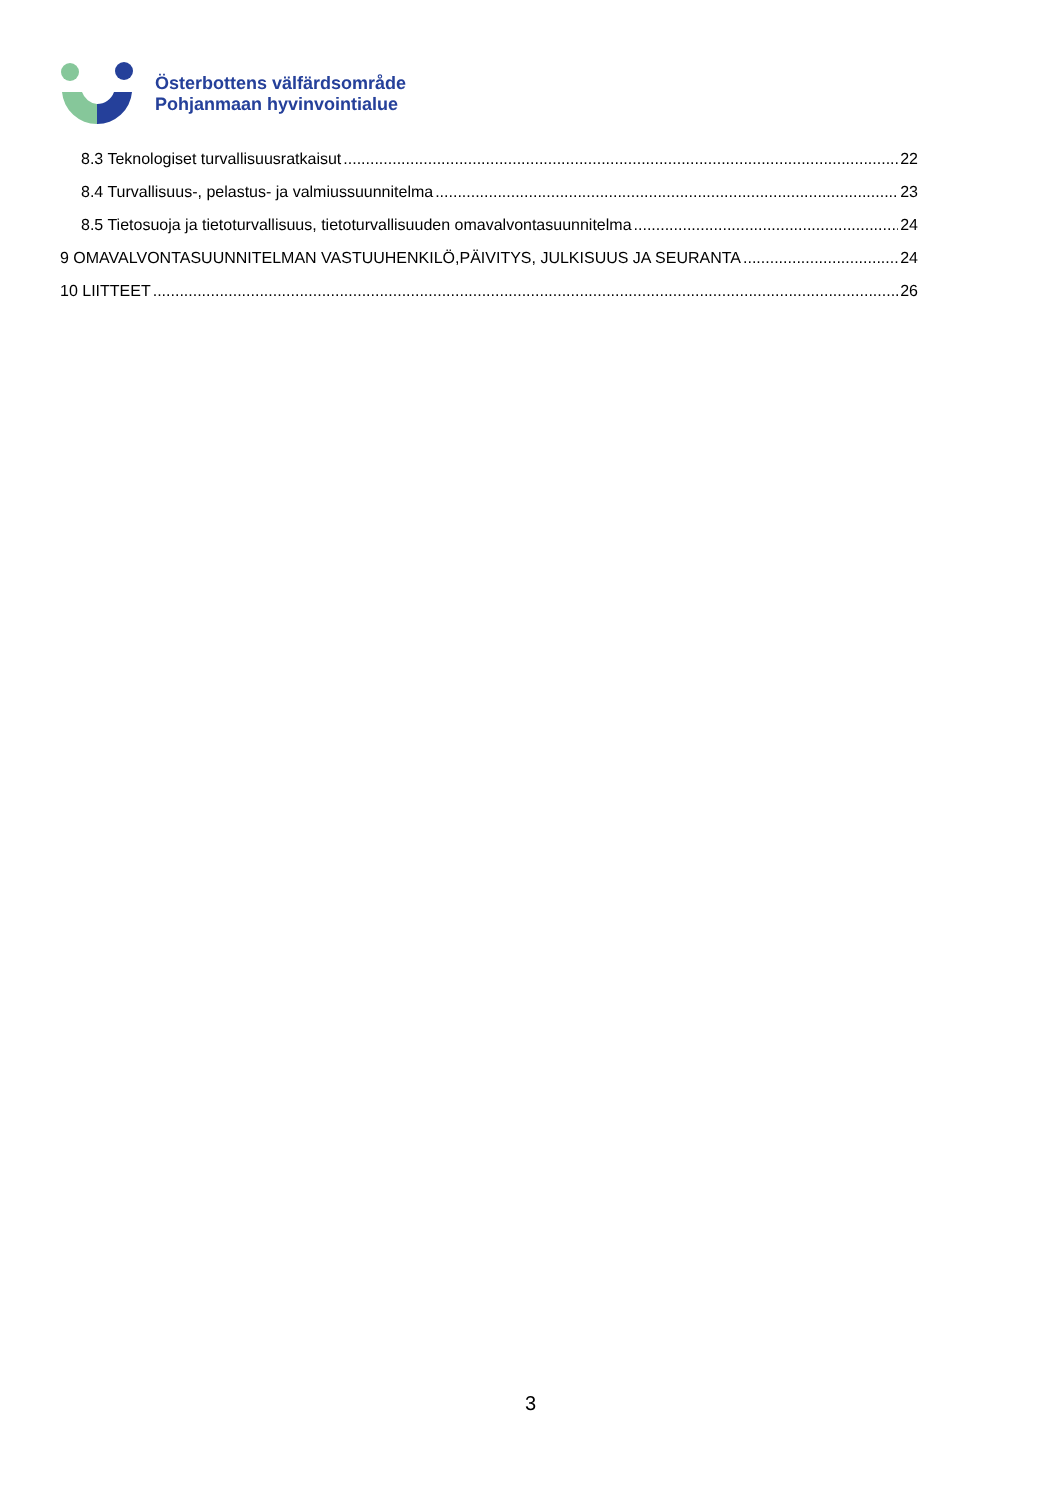Österbottens välfärdsområde
Pohjanmaan hyvinvointialue
8.3 Teknologiset turvallisuusratkaisut 22
8.4 Turvallisuus-, pelastus- ja valmiussuunnitelma 23
8.5 Tietosuoja ja tietoturvallisuus, tietoturvallisuuden omavalvontasuunnitelma 24
9 OMAVALVONTASUUNNITELMAN VASTUUHENKILÖ,PÄIVITYS, JULKISUUS JA SEURANTA 24
10 LIITTEET 26
3